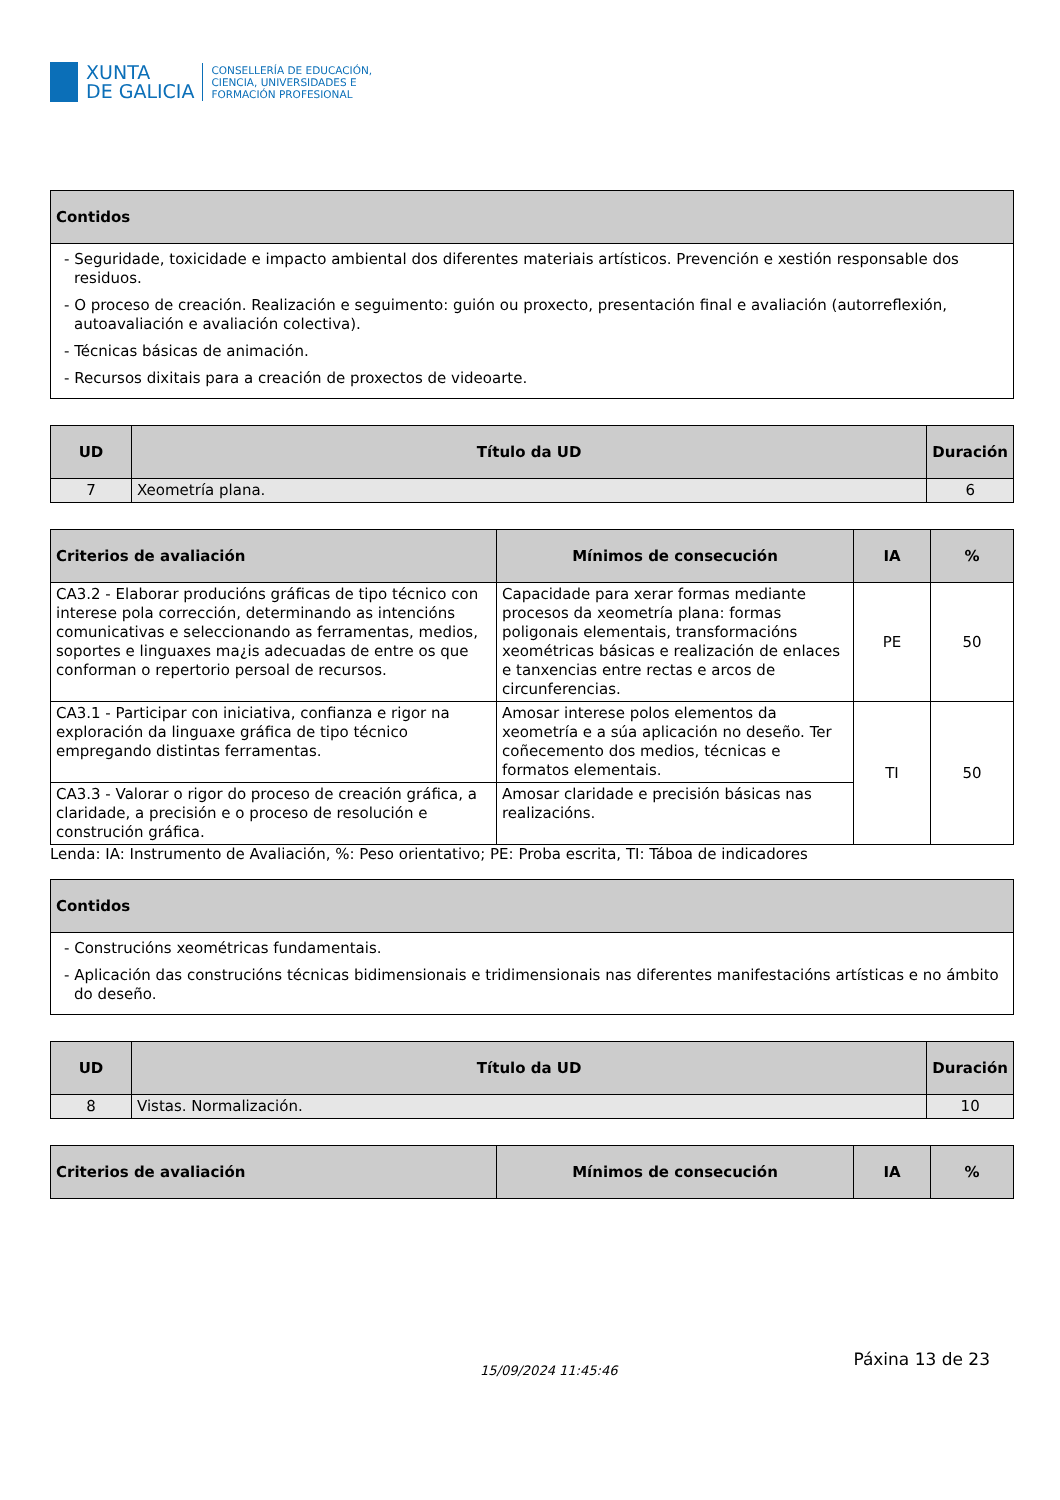XUNTA
DE GALICIA
CONSELLERÍA DE EDUCACIÓN,
CIENCIA, UNIVERSIDADES E
FORMACIÓN PROFESIONAL
| Contidos |
| --- |
| - Seguridade, toxicidade e impacto ambiental dos diferentes materiais artísticos. Prevención e xestión responsable dos residuos. - O proceso de creación. Realización e seguimento: guión ou proxecto, presentación final e avaliación (autorreflexión, autoavaliación e avaliación colectiva). - Técnicas básicas de animación. - Recursos dixitais para a creación de proxectos de videoarte. |
| UD | Título da UD | Duración |
| --- | --- | --- |
| 7 | Xeometría plana. | 6 |
| Criterios de avaliación | Mínimos de consecución | IA | % |
| --- | --- | --- | --- |
| CA3.2 - Elaborar producións gráficas de tipo técnico con interese pola corrección, determinando as intencións comunicativas e seleccionando as ferramentas, medios, soportes e linguaxes ma¿is adecuadas de entre os que conforman o repertorio persoal de recursos. | Capacidade para xerar formas mediante procesos da xeometría plana: formas poligonais elementais, transformacións xeométricas básicas e realización de enlaces e tanxencias entre rectas e arcos de circunferencias. | PE | 50 |
| CA3.1 - Participar con iniciativa, confianza e rigor na exploración da linguaxe gráfica de tipo técnico empregando distintas ferramentas. | Amosar interese polos elementos da xeometría e a súa aplicación no deseño. Ter coñecemento dos medios, técnicas e formatos elementais. | TI | 50 |
| CA3.3 - Valorar o rigor do proceso de creación gráfica, a claridade, a precisión e o proceso de resolución e construción gráfica. | Amosar claridade e precisión básicas nas realizacións. | | |
Lenda: IA: Instrumento de Avaliación, %: Peso orientativo; PE: Proba escrita, TI: Táboa de indicadores
| Contidos |
| --- |
| - Construcións xeométricas fundamentais. - Aplicación das construcións técnicas bidimensionais e tridimensionais nas diferentes manifestacións artísticas e no ámbito do deseño. |
| UD | Título da UD | Duración |
| --- | --- | --- |
| 8 | Vistas. Normalización. | 10 |
| Criterios de avaliación | Mínimos de consecución | IA | % |
| --- | --- | --- | --- |
15/09/2024 11:45:46 Páxina 13 de 23